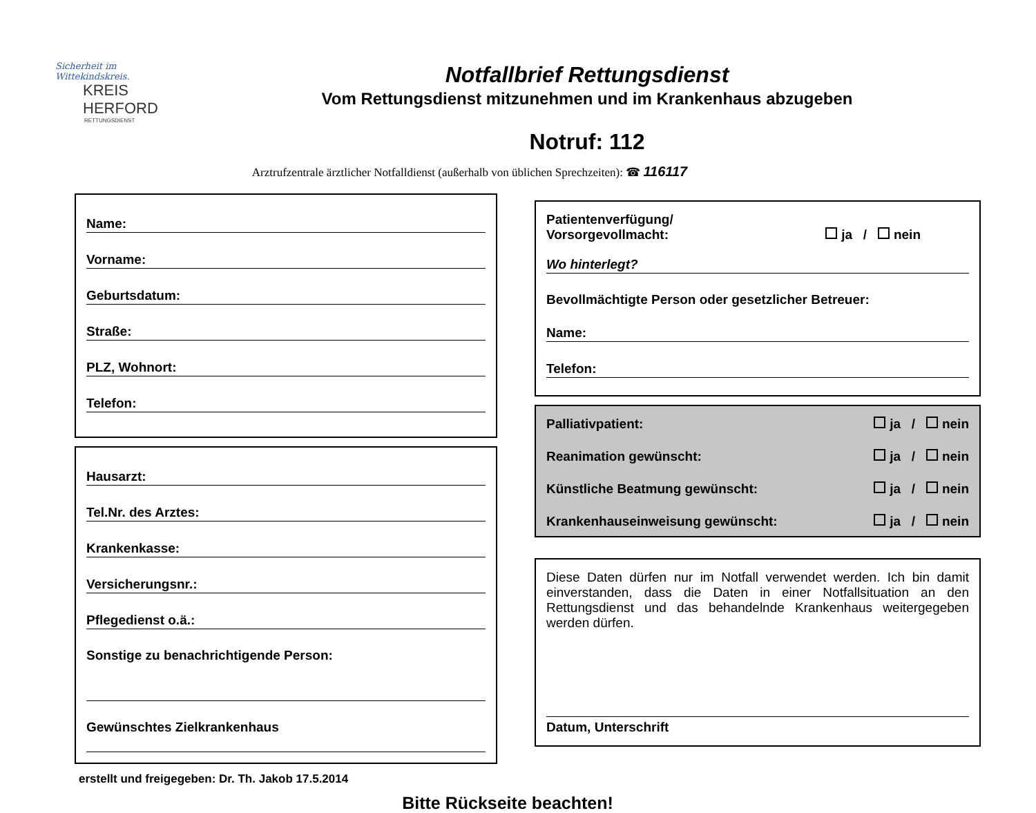Sicherheit im Wittekindskreis.
KREIS
HERFORD
RETTUNGSDIENST
Notfallbrief Rettungsdienst
Vom Rettungsdienst mitzunehmen und im Krankenhaus abzugeben
Notruf: 112
Arztrufzentrale ärztlicher Notfalldienst (außerhalb von üblichen Sprechzeiten): ☎ 116117
Name:
Vorname:
Geburtsdatum:
Straße:
PLZ, Wohnort:
Telefon:
Hausarzt:
Tel.Nr. des Arztes:
Krankenkasse:
Versicherungsnr.:
Pflegedienst o.ä.:
Sonstige zu benachrichtigende Person:
Gewünschtes Zielkrankenhaus
Patientenverfügung/
Vorsorgevollmacht: ja / nein
Wo hinterlegt?
Bevollmächtigte Person oder gesetzlicher Betreuer:
Name:
Telefon:
Palliativpatient: ja / nein
Reanimation gewünscht: ja / nein
Künstliche Beatmung gewünscht: ja / nein
Krankenhauseinweisung gewünscht: ja / nein
Diese Daten dürfen nur im Notfall verwendet werden. Ich bin damit einverstanden, dass die Daten in einer Notfallsituation an den Rettungsdienst und das behandelnde Krankenhaus weitergegeben werden dürfen.
Datum, Unterschrift
erstellt und freigegeben: Dr. Th. Jakob 17.5.2014
Bitte Rückseite beachten!